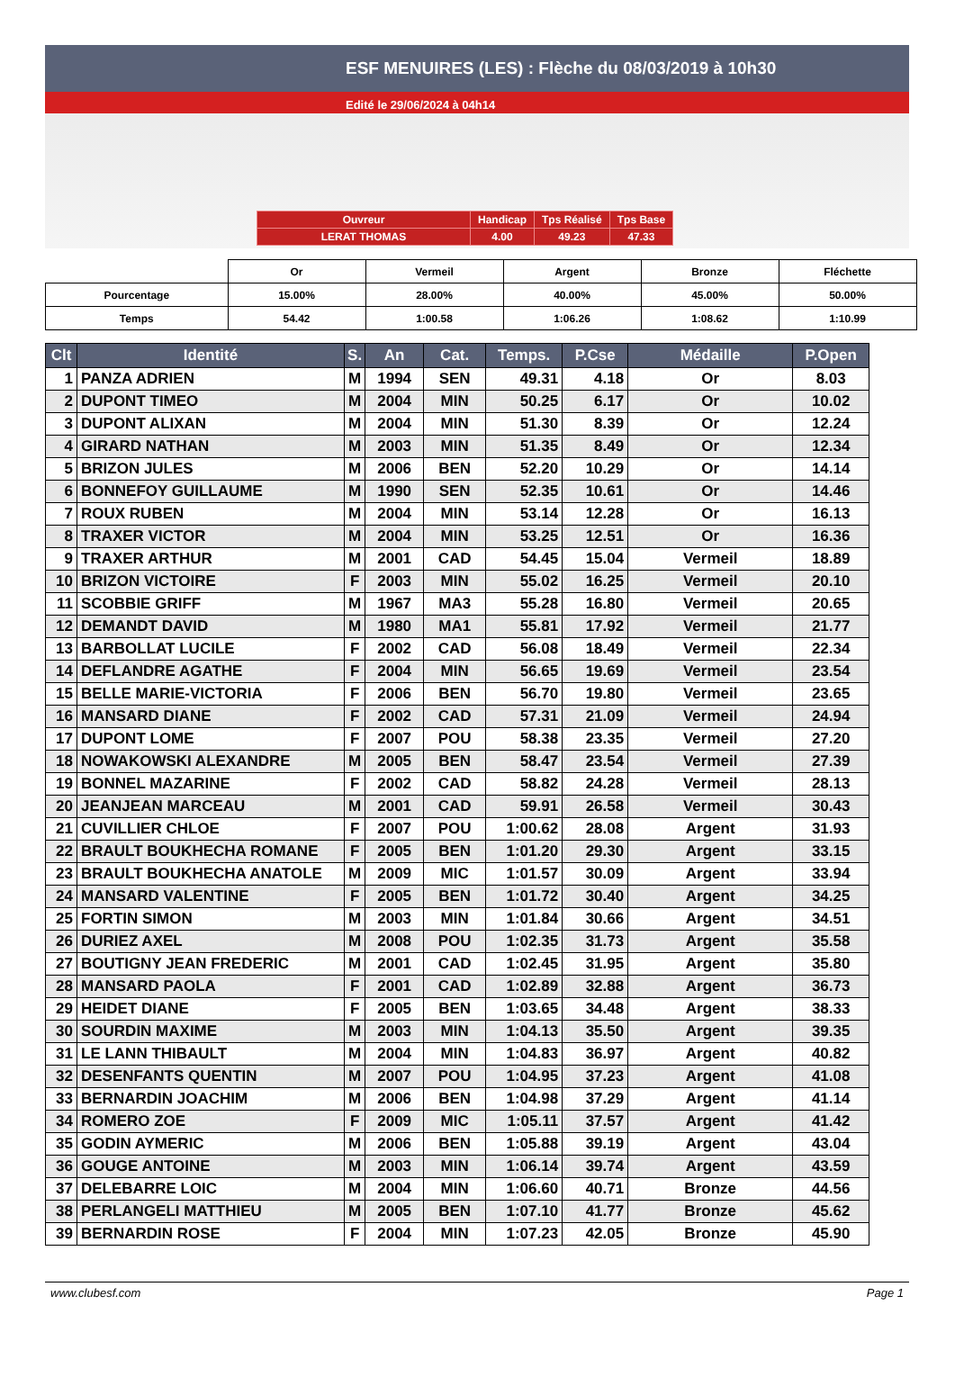ESF MENUIRES (LES) : Flèche du 08/03/2019 à 10h30
Edité le 29/06/2024 à 04h14
| Ouvreur | Handicap | Tps Réalisé | Tps Base |
| LERAT THOMAS | 4.00 | 49.23 | 47.33 |
| | Or | Vermeil | Argent | Bronze | Fléchette |
| Pourcentage | 15.00% | 28.00% | 40.00% | 45.00% | 50.00% |
| Temps | 54.42 | 1:00.58 | 1:06.26 | 1:08.62 | 1:10.99 |
| Clt | Identité | S. | An | Cat. | Temps. | P.Cse | Médaille | P.Open |
| --- | --- | --- | --- | --- | --- | --- | --- | --- |
| 1 | PANZA ADRIEN | M | 1994 | SEN | 49.31 | 4.18 | Or | 8.03 |
| 2 | DUPONT TIMEO | M | 2004 | MIN | 50.25 | 6.17 | Or | 10.02 |
| 3 | DUPONT ALIXAN | M | 2004 | MIN | 51.30 | 8.39 | Or | 12.24 |
| 4 | GIRARD NATHAN | M | 2003 | MIN | 51.35 | 8.49 | Or | 12.34 |
| 5 | BRIZON JULES | M | 2006 | BEN | 52.20 | 10.29 | Or | 14.14 |
| 6 | BONNEFOY GUILLAUME | M | 1990 | SEN | 52.35 | 10.61 | Or | 14.46 |
| 7 | ROUX RUBEN | M | 2004 | MIN | 53.14 | 12.28 | Or | 16.13 |
| 8 | TRAXER VICTOR | M | 2004 | MIN | 53.25 | 12.51 | Or | 16.36 |
| 9 | TRAXER ARTHUR | M | 2001 | CAD | 54.45 | 15.04 | Vermeil | 18.89 |
| 10 | BRIZON VICTOIRE | F | 2003 | MIN | 55.02 | 16.25 | Vermeil | 20.10 |
| 11 | SCOBBIE GRIFF | M | 1967 | MA3 | 55.28 | 16.80 | Vermeil | 20.65 |
| 12 | DEMANDT DAVID | M | 1980 | MA1 | 55.81 | 17.92 | Vermeil | 21.77 |
| 13 | BARBOLLAT LUCILE | F | 2002 | CAD | 56.08 | 18.49 | Vermeil | 22.34 |
| 14 | DEFLANDRE AGATHE | F | 2004 | MIN | 56.65 | 19.69 | Vermeil | 23.54 |
| 15 | BELLE MARIE-VICTORIA | F | 2006 | BEN | 56.70 | 19.80 | Vermeil | 23.65 |
| 16 | MANSARD DIANE | F | 2002 | CAD | 57.31 | 21.09 | Vermeil | 24.94 |
| 17 | DUPONT LOME | F | 2007 | POU | 58.38 | 23.35 | Vermeil | 27.20 |
| 18 | NOWAKOWSKI ALEXANDRE | M | 2005 | BEN | 58.47 | 23.54 | Vermeil | 27.39 |
| 19 | BONNEL MAZARINE | F | 2002 | CAD | 58.82 | 24.28 | Vermeil | 28.13 |
| 20 | JEANJEAN MARCEAU | M | 2001 | CAD | 59.91 | 26.58 | Vermeil | 30.43 |
| 21 | CUVILLIER CHLOE | F | 2007 | POU | 1:00.62 | 28.08 | Argent | 31.93 |
| 22 | BRAULT BOUKHECHA ROMANE | F | 2005 | BEN | 1:01.20 | 29.30 | Argent | 33.15 |
| 23 | BRAULT BOUKHECHA ANATOLE | M | 2009 | MIC | 1:01.57 | 30.09 | Argent | 33.94 |
| 24 | MANSARD VALENTINE | F | 2005 | BEN | 1:01.72 | 30.40 | Argent | 34.25 |
| 25 | FORTIN SIMON | M | 2003 | MIN | 1:01.84 | 30.66 | Argent | 34.51 |
| 26 | DURIEZ AXEL | M | 2008 | POU | 1:02.35 | 31.73 | Argent | 35.58 |
| 27 | BOUTIGNY JEAN FREDERIC | M | 2001 | CAD | 1:02.45 | 31.95 | Argent | 35.80 |
| 28 | MANSARD PAOLA | F | 2001 | CAD | 1:02.89 | 32.88 | Argent | 36.73 |
| 29 | HEIDET DIANE | F | 2005 | BEN | 1:03.65 | 34.48 | Argent | 38.33 |
| 30 | SOURDIN MAXIME | M | 2003 | MIN | 1:04.13 | 35.50 | Argent | 39.35 |
| 31 | LE LANN THIBAULT | M | 2004 | MIN | 1:04.83 | 36.97 | Argent | 40.82 |
| 32 | DESENFANTS QUENTIN | M | 2007 | POU | 1:04.95 | 37.23 | Argent | 41.08 |
| 33 | BERNARDIN JOACHIM | M | 2006 | BEN | 1:04.98 | 37.29 | Argent | 41.14 |
| 34 | ROMERO ZOE | F | 2009 | MIC | 1:05.11 | 37.57 | Argent | 41.42 |
| 35 | GODIN AYMERIC | M | 2006 | BEN | 1:05.88 | 39.19 | Argent | 43.04 |
| 36 | GOUGE ANTOINE | M | 2003 | MIN | 1:06.14 | 39.74 | Argent | 43.59 |
| 37 | DELEBARRE LOIC | M | 2004 | MIN | 1:06.60 | 40.71 | Bronze | 44.56 |
| 38 | PERLANGELI MATTHIEU | M | 2005 | BEN | 1:07.10 | 41.77 | Bronze | 45.62 |
| 39 | BERNARDIN ROSE | F | 2004 | MIN | 1:07.23 | 42.05 | Bronze | 45.90 |
www.clubesf.com Page 1